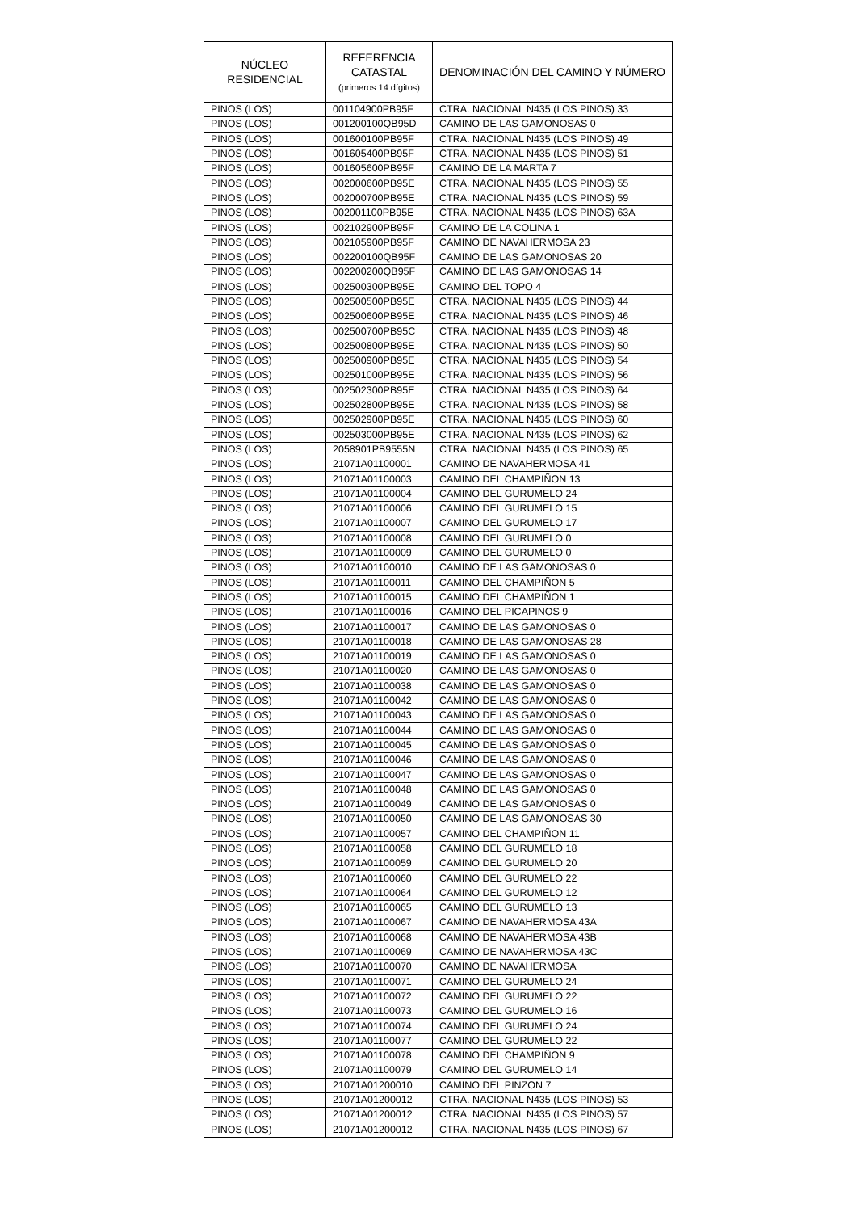| NÚCLEO RESIDENCIAL | REFERENCIA CATASTAL (primeros 14 dígitos) | DENOMINACIÓN DEL CAMINO Y NÚMERO |
| --- | --- | --- |
| PINOS (LOS) | 001104900PB95F | CTRA. NACIONAL N435 (LOS PINOS) 33 |
| PINOS (LOS) | 001200100QB95D | CAMINO DE LAS GAMONOSAS 0 |
| PINOS (LOS) | 001600100PB95F | CTRA. NACIONAL N435 (LOS PINOS) 49 |
| PINOS (LOS) | 001605400PB95F | CTRA. NACIONAL N435 (LOS PINOS) 51 |
| PINOS (LOS) | 001605600PB95F | CAMINO DE LA MARTA 7 |
| PINOS (LOS) | 002000600PB95E | CTRA. NACIONAL N435 (LOS PINOS) 55 |
| PINOS (LOS) | 002000700PB95E | CTRA. NACIONAL N435 (LOS PINOS) 59 |
| PINOS (LOS) | 002001100PB95E | CTRA. NACIONAL N435 (LOS PINOS) 63A |
| PINOS (LOS) | 002102900PB95F | CAMINO DE LA COLINA 1 |
| PINOS (LOS) | 002105900PB95F | CAMINO DE NAVAHERMOSA 23 |
| PINOS (LOS) | 002200100QB95F | CAMINO DE LAS GAMONOSAS 20 |
| PINOS (LOS) | 002200200QB95F | CAMINO DE LAS GAMONOSAS 14 |
| PINOS (LOS) | 002500300PB95E | CAMINO DEL TOPO 4 |
| PINOS (LOS) | 002500500PB95E | CTRA. NACIONAL N435 (LOS PINOS) 44 |
| PINOS (LOS) | 002500600PB95E | CTRA. NACIONAL N435 (LOS PINOS) 46 |
| PINOS (LOS) | 002500700PB95C | CTRA. NACIONAL N435 (LOS PINOS) 48 |
| PINOS (LOS) | 002500800PB95E | CTRA. NACIONAL N435 (LOS PINOS) 50 |
| PINOS (LOS) | 002500900PB95E | CTRA. NACIONAL N435 (LOS PINOS) 54 |
| PINOS (LOS) | 002501000PB95E | CTRA. NACIONAL N435 (LOS PINOS) 56 |
| PINOS (LOS) | 002502300PB95E | CTRA. NACIONAL N435 (LOS PINOS) 64 |
| PINOS (LOS) | 002502800PB95E | CTRA. NACIONAL N435 (LOS PINOS) 58 |
| PINOS (LOS) | 002502900PB95E | CTRA. NACIONAL N435 (LOS PINOS) 60 |
| PINOS (LOS) | 002503000PB95E | CTRA. NACIONAL N435 (LOS PINOS) 62 |
| PINOS (LOS) | 2058901PB9555N | CTRA. NACIONAL N435 (LOS PINOS) 65 |
| PINOS (LOS) | 21071A01100001 | CAMINO DE NAVAHERMOSA 41 |
| PINOS (LOS) | 21071A01100003 | CAMINO DEL CHAMPIÑON 13 |
| PINOS (LOS) | 21071A01100004 | CAMINO DEL GURUMELO 24 |
| PINOS (LOS) | 21071A01100006 | CAMINO DEL GURUMELO 15 |
| PINOS (LOS) | 21071A01100007 | CAMINO DEL GURUMELO 17 |
| PINOS (LOS) | 21071A01100008 | CAMINO DEL GURUMELO 0 |
| PINOS (LOS) | 21071A01100009 | CAMINO DEL GURUMELO 0 |
| PINOS (LOS) | 21071A01100010 | CAMINO DE LAS GAMONOSAS 0 |
| PINOS (LOS) | 21071A01100011 | CAMINO DEL CHAMPIÑON 5 |
| PINOS (LOS) | 21071A01100015 | CAMINO DEL CHAMPIÑON 1 |
| PINOS (LOS) | 21071A01100016 | CAMINO DEL PICAPINOS 9 |
| PINOS (LOS) | 21071A01100017 | CAMINO DE LAS GAMONOSAS 0 |
| PINOS (LOS) | 21071A01100018 | CAMINO DE LAS GAMONOSAS 28 |
| PINOS (LOS) | 21071A01100019 | CAMINO DE LAS GAMONOSAS 0 |
| PINOS (LOS) | 21071A01100020 | CAMINO DE LAS GAMONOSAS 0 |
| PINOS (LOS) | 21071A01100038 | CAMINO DE LAS GAMONOSAS 0 |
| PINOS (LOS) | 21071A01100042 | CAMINO DE LAS GAMONOSAS 0 |
| PINOS (LOS) | 21071A01100043 | CAMINO DE LAS GAMONOSAS 0 |
| PINOS (LOS) | 21071A01100044 | CAMINO DE LAS GAMONOSAS 0 |
| PINOS (LOS) | 21071A01100045 | CAMINO DE LAS GAMONOSAS 0 |
| PINOS (LOS) | 21071A01100046 | CAMINO DE LAS GAMONOSAS 0 |
| PINOS (LOS) | 21071A01100047 | CAMINO DE LAS GAMONOSAS 0 |
| PINOS (LOS) | 21071A01100048 | CAMINO DE LAS GAMONOSAS 0 |
| PINOS (LOS) | 21071A01100049 | CAMINO DE LAS GAMONOSAS 0 |
| PINOS (LOS) | 21071A01100050 | CAMINO DE LAS GAMONOSAS 30 |
| PINOS (LOS) | 21071A01100057 | CAMINO DEL CHAMPIÑON 11 |
| PINOS (LOS) | 21071A01100058 | CAMINO DEL GURUMELO 18 |
| PINOS (LOS) | 21071A01100059 | CAMINO DEL GURUMELO 20 |
| PINOS (LOS) | 21071A01100060 | CAMINO DEL GURUMELO 22 |
| PINOS (LOS) | 21071A01100064 | CAMINO DEL GURUMELO 12 |
| PINOS (LOS) | 21071A01100065 | CAMINO DEL GURUMELO 13 |
| PINOS (LOS) | 21071A01100067 | CAMINO DE NAVAHERMOSA 43A |
| PINOS (LOS) | 21071A01100068 | CAMINO DE NAVAHERMOSA 43B |
| PINOS (LOS) | 21071A01100069 | CAMINO DE NAVAHERMOSA 43C |
| PINOS (LOS) | 21071A01100070 | CAMINO DE NAVAHERMOSA |
| PINOS (LOS) | 21071A01100071 | CAMINO DEL GURUMELO 24 |
| PINOS (LOS) | 21071A01100072 | CAMINO DEL GURUMELO 22 |
| PINOS (LOS) | 21071A01100073 | CAMINO DEL GURUMELO 16 |
| PINOS (LOS) | 21071A01100074 | CAMINO DEL GURUMELO 24 |
| PINOS (LOS) | 21071A01100077 | CAMINO DEL GURUMELO 22 |
| PINOS (LOS) | 21071A01100078 | CAMINO DEL CHAMPIÑON 9 |
| PINOS (LOS) | 21071A01100079 | CAMINO DEL GURUMELO 14 |
| PINOS (LOS) | 21071A01200010 | CAMINO DEL PINZON 7 |
| PINOS (LOS) | 21071A01200012 | CTRA. NACIONAL N435 (LOS PINOS) 53 |
| PINOS (LOS) | 21071A01200012 | CTRA. NACIONAL N435 (LOS PINOS) 57 |
| PINOS (LOS) | 21071A01200012 | CTRA. NACIONAL N435 (LOS PINOS) 67 |